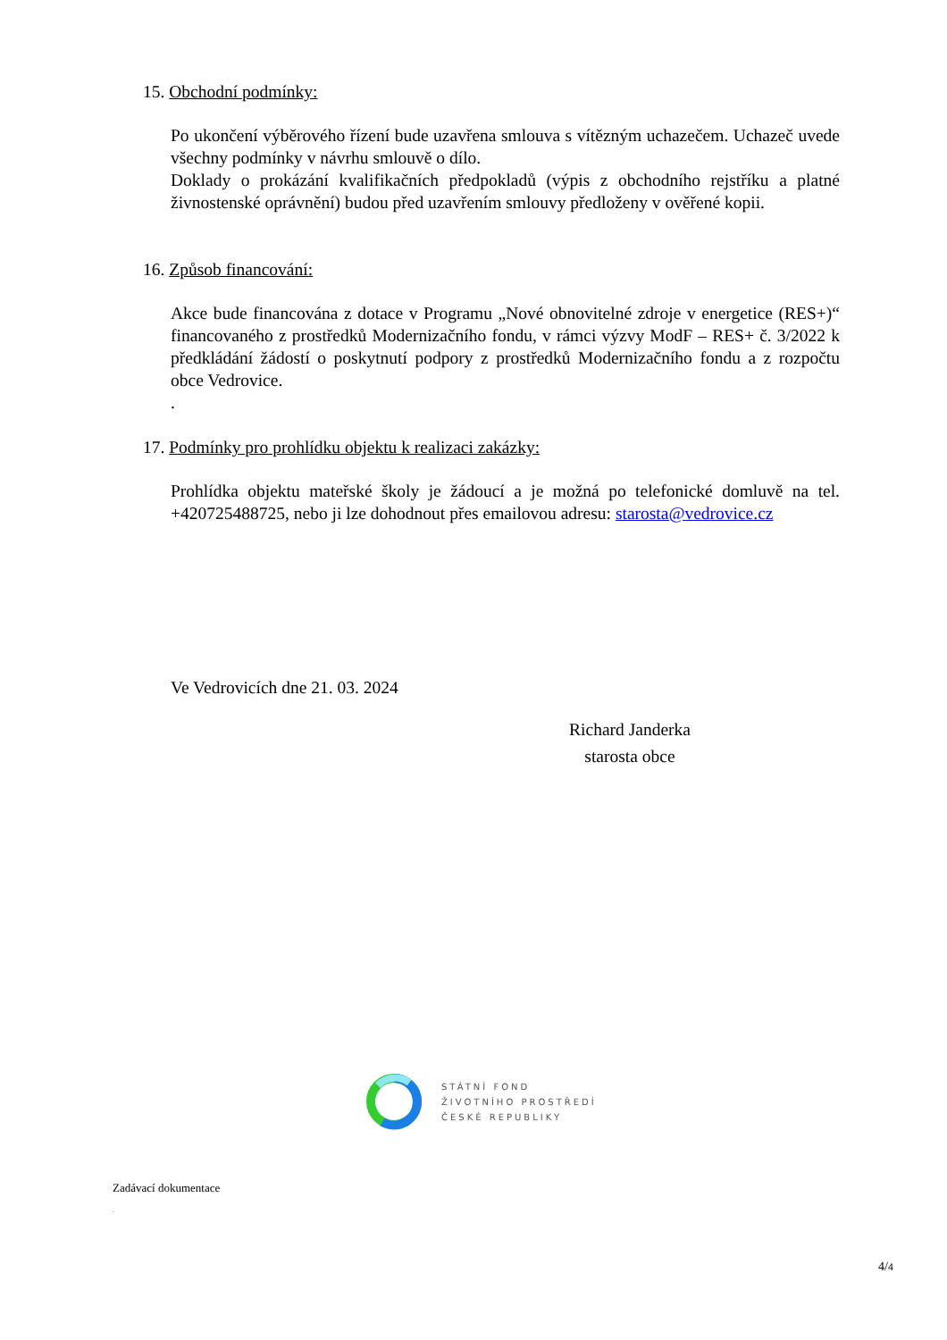15. Obchodní podmínky:
Po ukončení výběrového řízení bude uzavřena smlouva s vítězným uchazečem. Uchazeč uvede všechny podmínky v návrhu smlouvě o dílo.
Doklady o prokázání kvalifikačních předpokladů (výpis z obchodního rejstříku a platné živnostenské oprávnění) budou před uzavřením smlouvy předloženy v ověřené kopii.
16. Způsob financování:
Akce bude financována z dotace v Programu „Nové obnovitelné zdroje v energetice (RES+)“ financovaného z prostředků Modernizačního fondu, v rámci výzvy ModF – RES+ č. 3/2022 k předkládání žádostí o poskytnutí podpory z prostředků Modernizačního fondu a z rozpočtu obce Vedrovice.
.
17. Podmínky pro prohlídku objektu k realizaci zakázky:
Prohlídka objektu mateřské školy je žádoucí a je možná po telefonické domluvě na tel. +420725488725, nebo ji lze dohodnout přes emailovou adresu: starosta@vedrovice.cz
Ve Vedrovicích dne 21. 03. 2024
Richard Janderka
starosta obce
STÁTNÍ FOND
ŽIVOTNÍHO PROSTŘEDÍ
ČESKÉ REPUBLIKY
Zadávací dokumentace
.
4/4